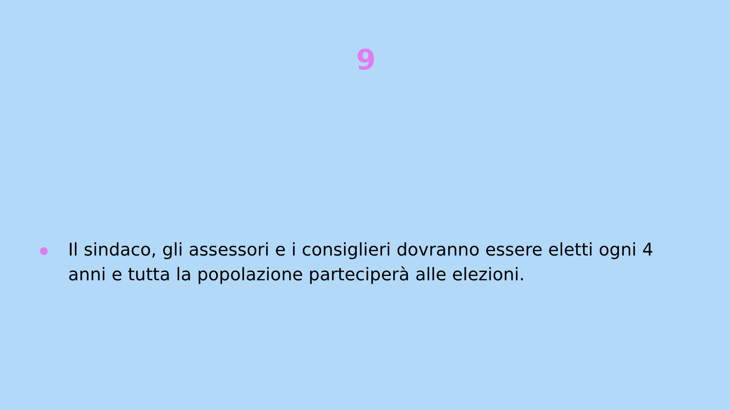9
Il sindaco, gli assessori e i consiglieri dovranno essere eletti ogni 4 anni e tutta la popolazione parteciperà alle elezioni.